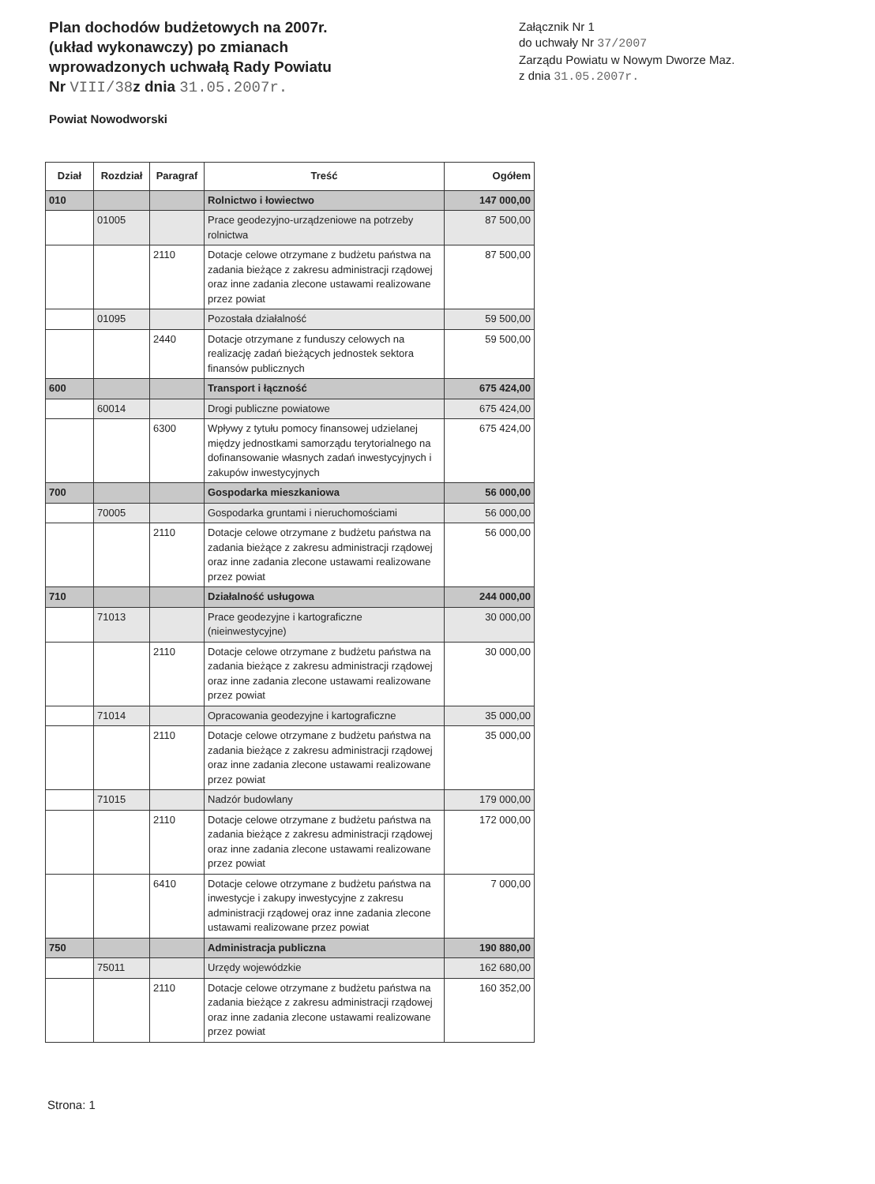Plan dochodów budżetowych na 2007r.
(układ wykonawczy) po zmianach
wprowadzonych uchwałą Rady Powiatu
Nr VIII/38z dnia 31.05.2007r.
Powiat Nowodworski
Załącznik Nr 1
do uchwały Nr 37/2007
Zarządu Powiatu w Nowym Dworze Maz.
z dnia 31.05.2007r.
| Dział | Rozdział | Paragraf | Treść | Ogółem |
| --- | --- | --- | --- | --- |
| 010 | | | Rolnictwo i łowiectwo | 147 000,00 |
| | 01005 | | Prace geodezyjno-urządzeniowe na potrzeby rolnictwa | 87 500,00 |
| | | 2110 | Dotacje celowe otrzymane z budżetu państwa na zadania bieżące z zakresu administracji rządowej oraz inne zadania zlecone ustawami realizowane przez powiat | 87 500,00 |
| | 01095 | | Pozostała działalność | 59 500,00 |
| | | 2440 | Dotacje otrzymane z funduszy celowych na realizację zadań bieżących jednostek sektora finansów publicznych | 59 500,00 |
| 600 | | | Transport i łączność | 675 424,00 |
| | 60014 | | Drogi publiczne powiatowe | 675 424,00 |
| | | 6300 | Wpływy z tytułu pomocy finansowej udzielanej między jednostkami samorządu terytorialnego na dofinansowanie własnych zadań inwestycyjnych i zakupów inwestycyjnych | 675 424,00 |
| 700 | | | Gospodarka mieszkaniowa | 56 000,00 |
| | 70005 | | Gospodarka gruntami i nieruchomościami | 56 000,00 |
| | | 2110 | Dotacje celowe otrzymane z budżetu państwa na zadania bieżące z zakresu administracji rządowej oraz inne zadania zlecone ustawami realizowane przez powiat | 56 000,00 |
| 710 | | | Działalność usługowa | 244 000,00 |
| | 71013 | | Prace geodezyjne i kartograficzne (nieinwestycyjne) | 30 000,00 |
| | | 2110 | Dotacje celowe otrzymane z budżetu państwa na zadania bieżące z zakresu administracji rządowej oraz inne zadania zlecone ustawami realizowane przez powiat | 30 000,00 |
| | 71014 | | Opracowania geodezyjne i kartograficzne | 35 000,00 |
| | | 2110 | Dotacje celowe otrzymane z budżetu państwa na zadania bieżące z zakresu administracji rządowej oraz inne zadania zlecone ustawami realizowane przez powiat | 35 000,00 |
| | 71015 | | Nadzór budowlany | 179 000,00 |
| | | 2110 | Dotacje celowe otrzymane z budżetu państwa na zadania bieżące z zakresu administracji rządowej oraz inne zadania zlecone ustawami realizowane przez powiat | 172 000,00 |
| | | 6410 | Dotacje celowe otrzymane z budżetu państwa na inwestycje i zakupy inwestycyjne z zakresu administracji rządowej oraz inne zadania zlecone ustawami realizowane przez powiat | 7 000,00 |
| 750 | | | Administracja publiczna | 190 880,00 |
| | 75011 | | Urzędy wojewódzkie | 162 680,00 |
| | | 2110 | Dotacje celowe otrzymane z budżetu państwa na zadania bieżące z zakresu administracji rządowej oraz inne zadania zlecone ustawami realizowane przez powiat | 160 352,00 |
Strona: 1